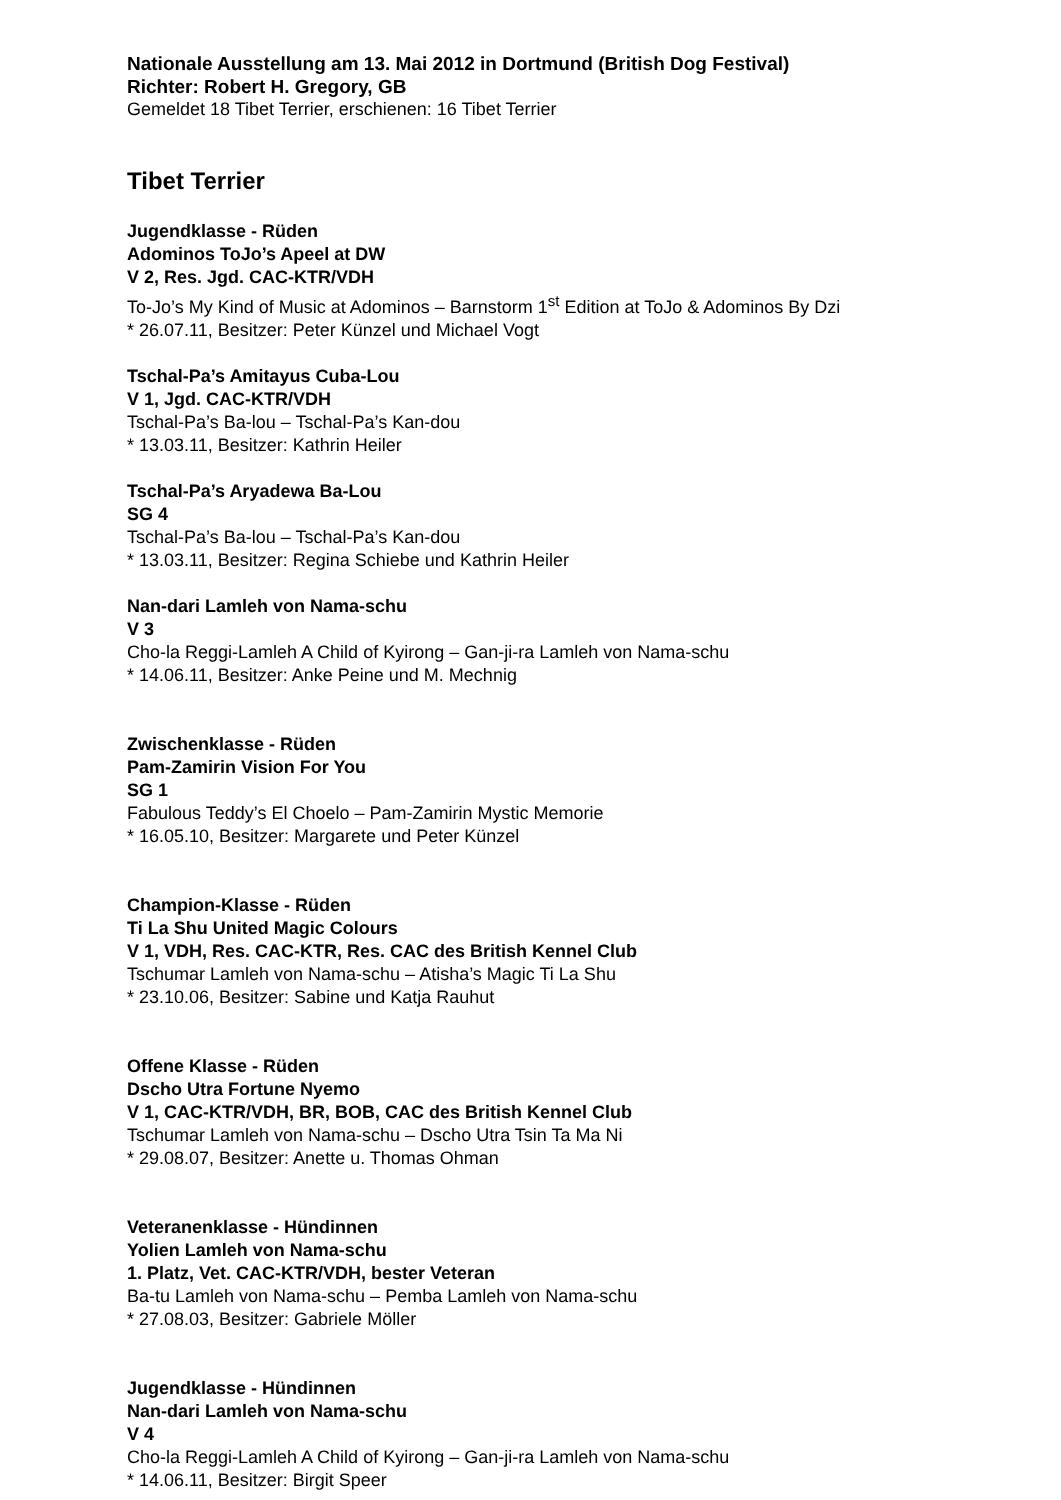Nationale Ausstellung am 13. Mai 2012 in Dortmund (British Dog Festival)
Richter: Robert H. Gregory, GB
Gemeldet 18 Tibet Terrier, erschienen: 16 Tibet Terrier
Tibet Terrier
Jugendklasse - Rüden
Adominos ToJo’s Apeel at DW
V 2, Res. Jgd. CAC-KTR/VDH
To-Jo’s My Kind of Music at Adominos – Barnstorm 1<sup>st</sup> Edition at ToJo & Adominos By Dzi
* 26.07.11, Besitzer: Peter Künzel und Michael Vogt
Tschal-Pa’s Amitayus Cuba-Lou
V 1, Jgd. CAC-KTR/VDH
Tschal-Pa’s Ba-lou – Tschal-Pa’s Kan-dou
* 13.03.11, Besitzer: Kathrin Heiler
Tschal-Pa’s Aryadewa Ba-Lou
SG 4
Tschal-Pa’s Ba-lou – Tschal-Pa’s Kan-dou
* 13.03.11, Besitzer: Regina Schiebe und Kathrin Heiler
Nan-dari Lamleh von Nama-schu
V 3
Cho-la Reggi-Lamleh A Child of Kyirong – Gan-ji-ra Lamleh von Nama-schu
* 14.06.11, Besitzer: Anke Peine und M. Mechnig
Zwischenklasse - Rüden
Pam-Zamirin Vision For You
SG 1
Fabulous Teddy’s El Choelo – Pam-Zamirin Mystic Memorie
* 16.05.10, Besitzer: Margarete und Peter Künzel
Champion-Klasse - Rüden
Ti La Shu United Magic Colours
V 1, VDH, Res. CAC-KTR, Res. CAC des British Kennel Club
Tschumar Lamleh von Nama-schu – Atisha’s Magic Ti La Shu
* 23.10.06, Besitzer: Sabine und Katja Rauhut
Offene Klasse - Rüden
Dscho Utra Fortune Nyemo
V 1, CAC-KTR/VDH, BR, BOB, CAC des British Kennel Club
Tschumar Lamleh von Nama-schu – Dscho Utra Tsin Ta Ma Ni
* 29.08.07, Besitzer: Anette u. Thomas Ohman
Veteranenklasse - Hündinnen
Yolien Lamleh von Nama-schu
1. Platz, Vet. CAC-KTR/VDH, bester Veteran
Ba-tu Lamleh von Nama-schu – Pemba Lamleh von Nama-schu
* 27.08.03, Besitzer: Gabriele Möller
Jugendklasse - Hündinnen
Nan-dari Lamleh von Nama-schu
V 4
Cho-la Reggi-Lamleh A Child of Kyirong – Gan-ji-ra Lamleh von Nama-schu
* 14.06.11, Besitzer: Birgit Speer